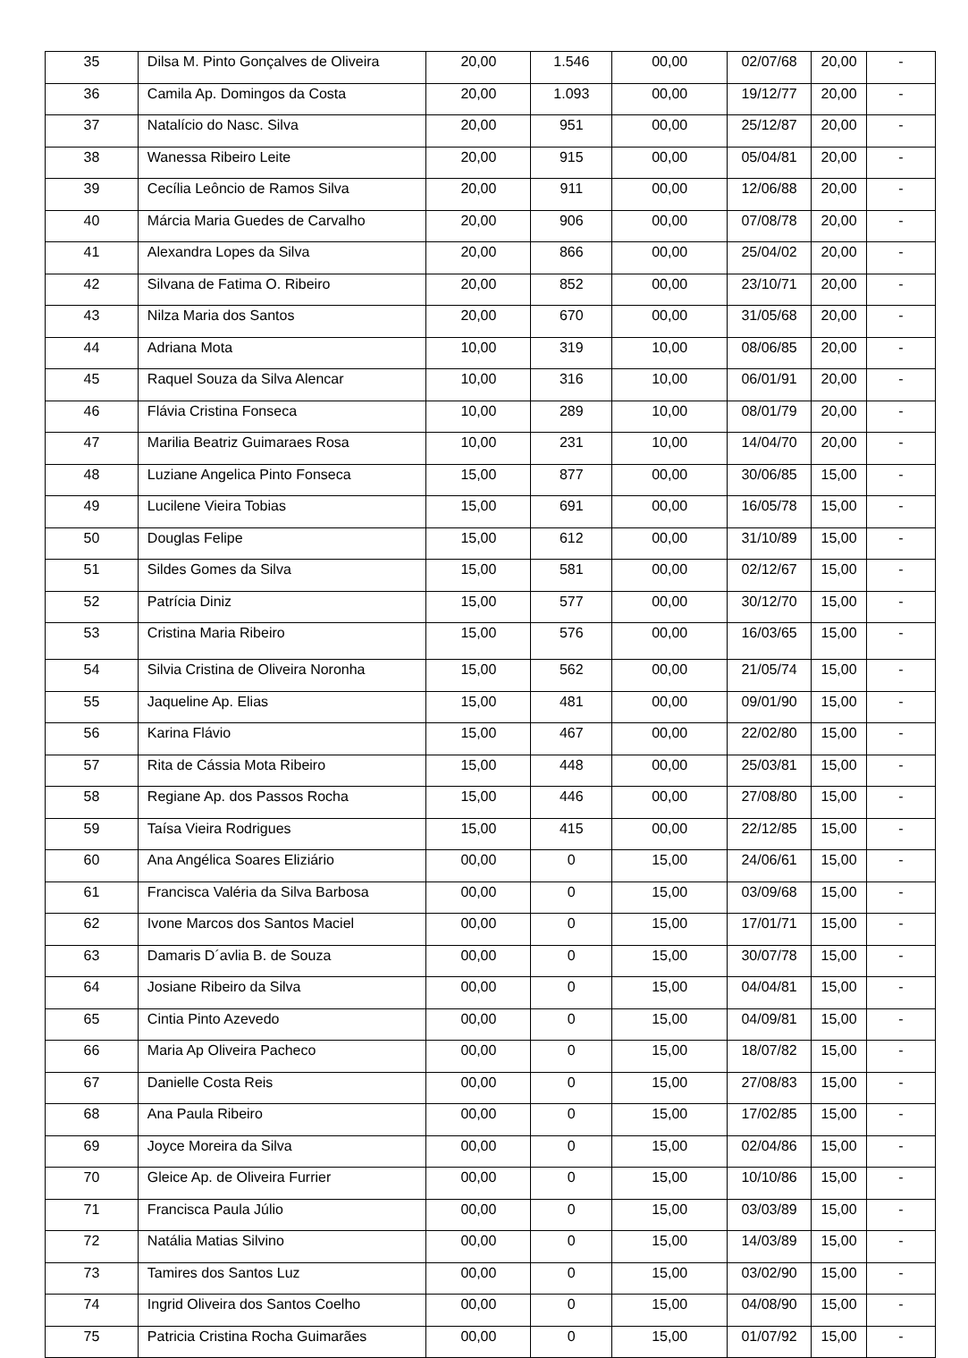| 35 | Dilsa M. Pinto Gonçalves de Oliveira | 20,00 | 1.546 | 00,00 | 02/07/68 | 20,00 | - |
| 36 | Camila Ap. Domingos da Costa | 20,00 | 1.093 | 00,00 | 19/12/77 | 20,00 | - |
| 37 | Natalício do Nasc. Silva | 20,00 | 951 | 00,00 | 25/12/87 | 20,00 | - |
| 38 | Wanessa Ribeiro Leite | 20,00 | 915 | 00,00 | 05/04/81 | 20,00 | - |
| 39 | Cecília Leôncio de Ramos Silva | 20,00 | 911 | 00,00 | 12/06/88 | 20,00 | - |
| 40 | Márcia Maria Guedes de Carvalho | 20,00 | 906 | 00,00 | 07/08/78 | 20,00 | - |
| 41 | Alexandra Lopes da Silva | 20,00 | 866 | 00,00 | 25/04/02 | 20,00 | - |
| 42 | Silvana de Fatima O. Ribeiro | 20,00 | 852 | 00,00 | 23/10/71 | 20,00 | - |
| 43 | Nilza Maria dos Santos | 20,00 | 670 | 00,00 | 31/05/68 | 20,00 | - |
| 44 | Adriana Mota | 10,00 | 319 | 10,00 | 08/06/85 | 20,00 | - |
| 45 | Raquel Souza da Silva Alencar | 10,00 | 316 | 10,00 | 06/01/91 | 20,00 | - |
| 46 | Flávia Cristina Fonseca | 10,00 | 289 | 10,00 | 08/01/79 | 20,00 | - |
| 47 | Marilia Beatriz Guimaraes Rosa | 10,00 | 231 | 10,00 | 14/04/70 | 20,00 | - |
| 48 | Luziane Angelica Pinto Fonseca | 15,00 | 877 | 00,00 | 30/06/85 | 15,00 | - |
| 49 | Lucilene Vieira Tobias | 15,00 | 691 | 00,00 | 16/05/78 | 15,00 | - |
| 50 | Douglas Felipe | 15,00 | 612 | 00,00 | 31/10/89 | 15,00 | - |
| 51 | Sildes Gomes da Silva | 15,00 | 581 | 00,00 | 02/12/67 | 15,00 | - |
| 52 | Patrícia Diniz | 15,00 | 577 | 00,00 | 30/12/70 | 15,00 | - |
| 53 | Cristina Maria Ribeiro | 15,00 | 576 | 00,00 | 16/03/65 | 15,00 | - |
| 54 | Silvia Cristina de Oliveira Noronha | 15,00 | 562 | 00,00 | 21/05/74 | 15,00 | - |
| 55 | Jaqueline Ap. Elias | 15,00 | 481 | 00,00 | 09/01/90 | 15,00 | - |
| 56 | Karina Flávio | 15,00 | 467 | 00,00 | 22/02/80 | 15,00 | - |
| 57 | Rita de Cássia Mota Ribeiro | 15,00 | 448 | 00,00 | 25/03/81 | 15,00 | - |
| 58 | Regiane Ap. dos Passos Rocha | 15,00 | 446 | 00,00 | 27/08/80 | 15,00 | - |
| 59 | Taísa Vieira Rodrigues | 15,00 | 415 | 00,00 | 22/12/85 | 15,00 | - |
| 60 | Ana Angélica Soares Eliziário | 00,00 | 0 | 15,00 | 24/06/61 | 15,00 | - |
| 61 | Francisca Valéria da Silva Barbosa | 00,00 | 0 | 15,00 | 03/09/68 | 15,00 | - |
| 62 | Ivone Marcos dos Santos Maciel | 00,00 | 0 | 15,00 | 17/01/71 | 15,00 | - |
| 63 | Damaris D´avlia B. de Souza | 00,00 | 0 | 15,00 | 30/07/78 | 15,00 | - |
| 64 | Josiane Ribeiro da Silva | 00,00 | 0 | 15,00 | 04/04/81 | 15,00 | - |
| 65 | Cintia Pinto Azevedo | 00,00 | 0 | 15,00 | 04/09/81 | 15,00 | - |
| 66 | Maria Ap Oliveira Pacheco | 00,00 | 0 | 15,00 | 18/07/82 | 15,00 | - |
| 67 | Danielle Costa Reis | 00,00 | 0 | 15,00 | 27/08/83 | 15,00 | - |
| 68 | Ana Paula Ribeiro | 00,00 | 0 | 15,00 | 17/02/85 | 15,00 | - |
| 69 | Joyce Moreira da Silva | 00,00 | 0 | 15,00 | 02/04/86 | 15,00 | - |
| 70 | Gleice Ap. de Oliveira Furrier | 00,00 | 0 | 15,00 | 10/10/86 | 15,00 | - |
| 71 | Francisca Paula Júlio | 00,00 | 0 | 15,00 | 03/03/89 | 15,00 | - |
| 72 | Natália Matias Silvino | 00,00 | 0 | 15,00 | 14/03/89 | 15,00 | - |
| 73 | Tamires dos Santos Luz | 00,00 | 0 | 15,00 | 03/02/90 | 15,00 | - |
| 74 | Ingrid Oliveira dos Santos Coelho | 00,00 | 0 | 15,00 | 04/08/90 | 15,00 | - |
| 75 | Patricia Cristina Rocha Guimarães | 00,00 | 0 | 15,00 | 01/07/92 | 15,00 | - |